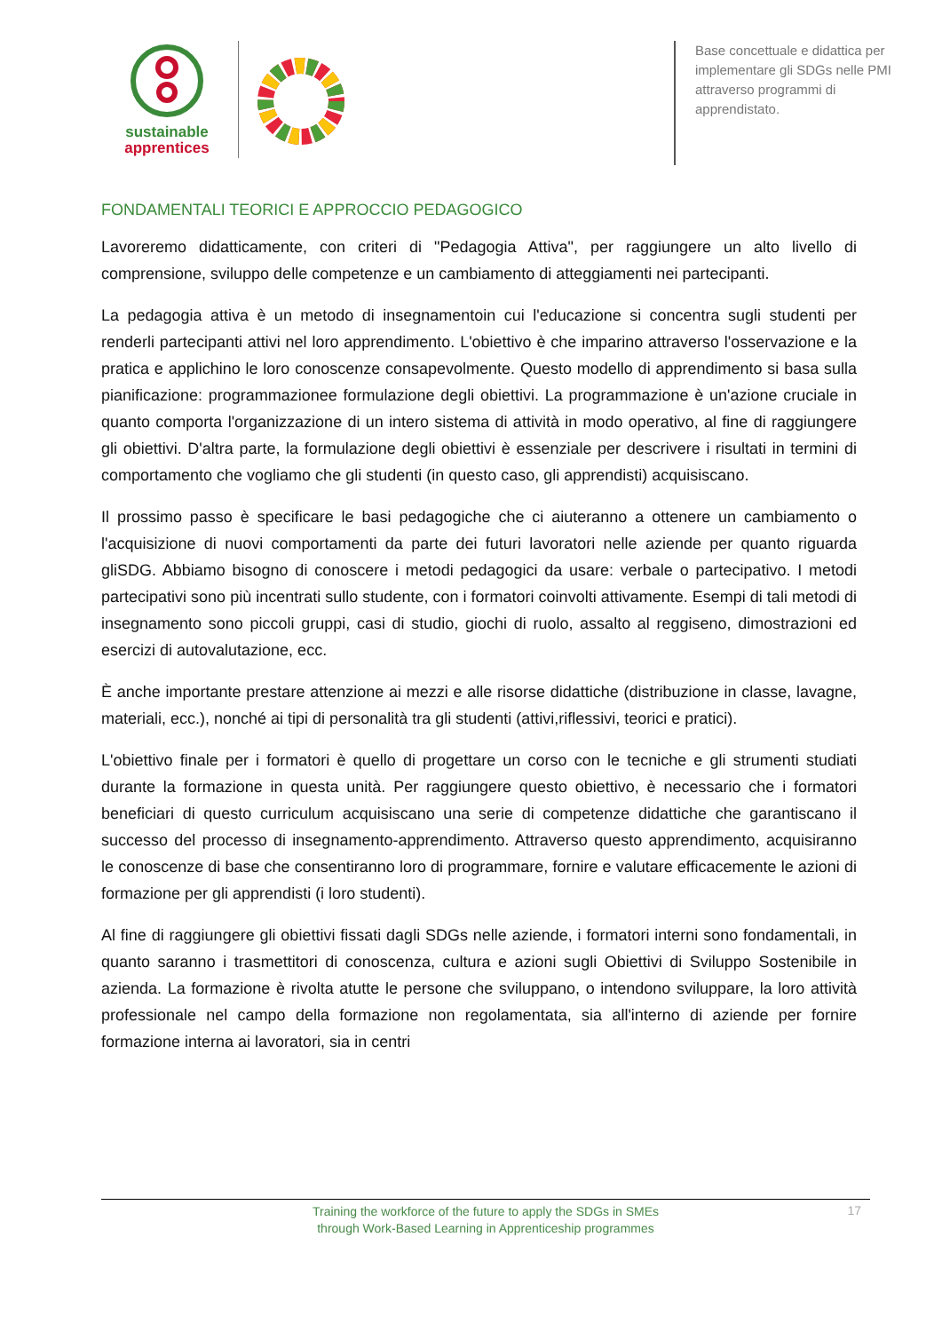sustainable
apprentices
Base concettuale e didattica per implementare gli SDGs nelle PMI attraverso programmi di apprendistato.
FONDAMENTALI TEORICI E APPROCCIO PEDAGOGICO
Lavoreremo didatticamente, con criteri di "Pedagogia Attiva", per raggiungere un alto livello di comprensione, sviluppo delle competenze e un cambiamento di atteggiamenti nei partecipanti.
La pedagogia attiva è un metodo di insegnamentoin cui l'educazione si concentra sugli studenti per renderli partecipanti attivi nel loro apprendimento. L'obiettivo è che imparino attraverso l'osservazione e la pratica e applichino le loro conoscenze consapevolmente. Questo modello di apprendimento si basa sulla pianificazione: programmazionee formulazione degli obiettivi. La programmazione è un'azione cruciale in quanto comporta l'organizzazione di un intero sistema di attività in modo operativo, al fine di raggiungere gli obiettivi. D'altra parte, la formulazione degli obiettivi è essenziale per descrivere i risultati in termini di comportamento che vogliamo che gli studenti (in questo caso, gli apprendisti) acquisiscano.
Il prossimo passo è specificare le basi pedagogiche che ci aiuteranno a ottenere un cambiamento o l'acquisizione di nuovi comportamenti da parte dei futuri lavoratori nelle aziende per quanto riguarda gliSDG. Abbiamo bisogno di conoscere i metodi pedagogici da usare: verbale o partecipativo. I metodi partecipativi sono più incentrati sullo studente, con i formatori coinvolti attivamente. Esempi di tali metodi di insegnamento sono piccoli gruppi, casi di studio, giochi di ruolo, assalto al reggiseno, dimostrazioni ed esercizi di autovalutazione, ecc.
È anche importante prestare attenzione ai mezzi e alle risorse didattiche (distribuzione in classe, lavagne, materiali, ecc.), nonché ai tipi di personalità tra gli studenti (attivi,riflessivi, teorici e pratici).
L'obiettivo finale per i formatori è quello di progettare un corso con le tecniche e gli strumenti studiati durante la formazione in questa unità. Per raggiungere questo obiettivo, è necessario che i formatori beneficiari di questo curriculum acquisiscano una serie di competenze didattiche che garantiscano il successo del processo di insegnamento-apprendimento. Attraverso questo apprendimento, acquisiranno le conoscenze di base che consentiranno loro di programmare, fornire e valutare efficacemente le azioni di formazione per gli apprendisti (i loro studenti).
Al fine di raggiungere gli obiettivi fissati dagli SDGs nelle aziende, i formatori interni sono fondamentali, in quanto saranno i trasmettitori di conoscenza, cultura e azioni sugli Obiettivi di Sviluppo Sostenibile in azienda. La formazione è rivolta atutte le persone che sviluppano, o intendono sviluppare, la loro attività professionale nel campo della formazione non regolamentata, sia all'interno di aziende per fornire formazione interna ai lavoratori, sia in centri
Training the workforce of the future to apply the SDGs in SMEs
through Work-Based Learning in Apprenticeship programmes
17